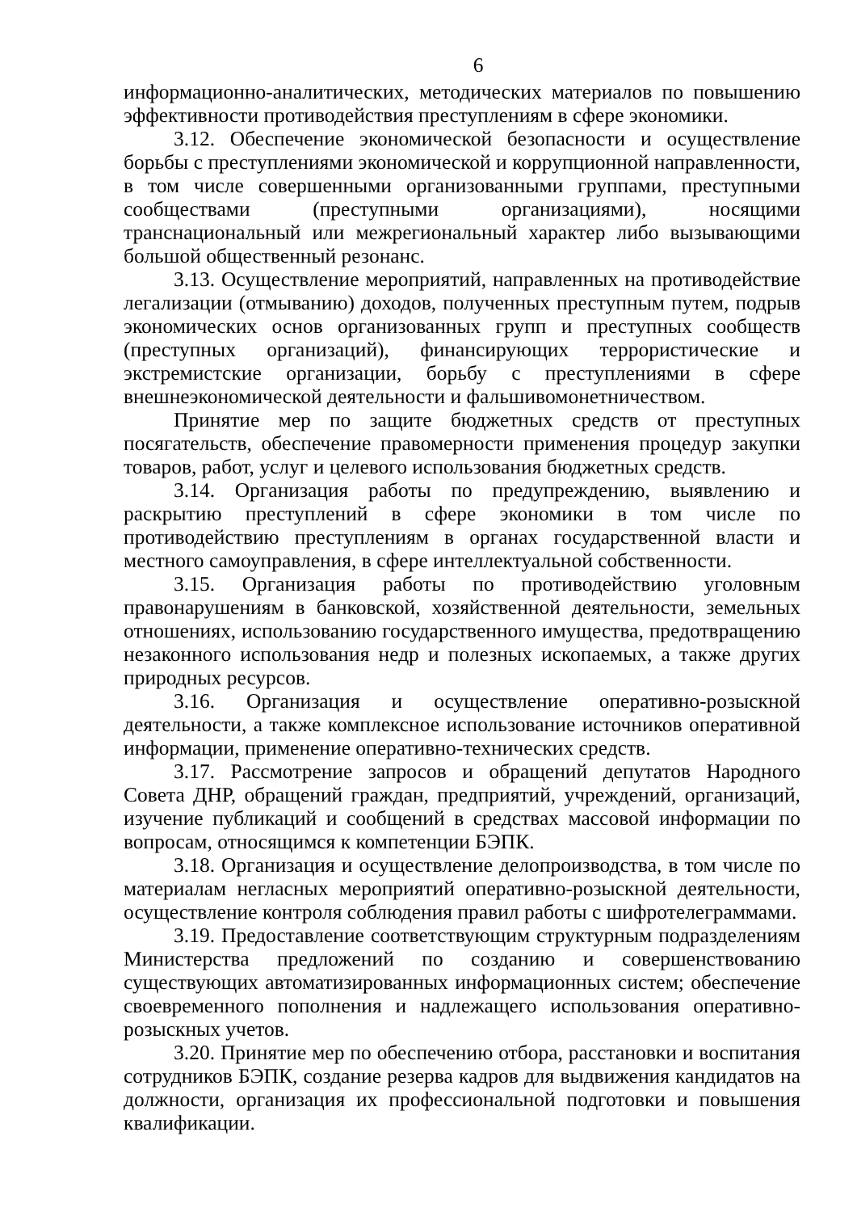6
информационно-аналитических, методических материалов по повышению эффективности противодействия преступлениям в сфере экономики.
3.12. Обеспечение экономической безопасности и осуществление борьбы с преступлениями экономической и коррупционной направленности, в том числе совершенными организованными группами, преступными сообществами (преступными организациями), носящими транснациональный или межрегиональный характер либо вызывающими большой общественный резонанс.
3.13. Осуществление мероприятий, направленных на противодействие легализации (отмыванию) доходов, полученных преступным путем, подрыв экономических основ организованных групп и преступных сообществ (преступных организаций), финансирующих террористические и экстремистские организации, борьбу с преступлениями в сфере внешнеэкономической деятельности и фальшивомонетничеством.
Принятие мер по защите бюджетных средств от преступных посягательств, обеспечение правомерности применения процедур закупки товаров, работ, услуг и целевого использования бюджетных средств.
3.14. Организация работы по предупреждению, выявлению и раскрытию преступлений в сфере экономики в том числе по противодействию преступлениям в органах государственной власти и местного самоуправления, в сфере интеллектуальной собственности.
3.15. Организация работы по противодействию уголовным правонарушениям в банковской, хозяйственной деятельности, земельных отношениях, использованию государственного имущества, предотвращению незаконного использования недр и полезных ископаемых, а также других природных ресурсов.
3.16. Организация и осуществление оперативно-розыскной деятельности, а также комплексное использование источников оперативной информации, применение оперативно-технических средств.
3.17. Рассмотрение запросов и обращений депутатов Народного Совета ДНР, обращений граждан, предприятий, учреждений, организаций, изучение публикаций и сообщений в средствах массовой информации по вопросам, относящимся к компетенции БЭПК.
3.18. Организация и осуществление делопроизводства, в том числе по материалам негласных мероприятий оперативно-розыскной деятельности, осуществление контроля соблюдения правил работы с шифротелеграммами.
3.19. Предоставление соответствующим структурным подразделениям Министерства предложений по созданию и совершенствованию существующих автоматизированных информационных систем; обеспечение своевременного пополнения и надлежащего использования оперативно-розыскных учетов.
3.20. Принятие мер по обеспечению отбора, расстановки и воспитания сотрудников БЭПК, создание резерва кадров для выдвижения кандидатов на должности, организация их профессиональной подготовки и повышения квалификации.